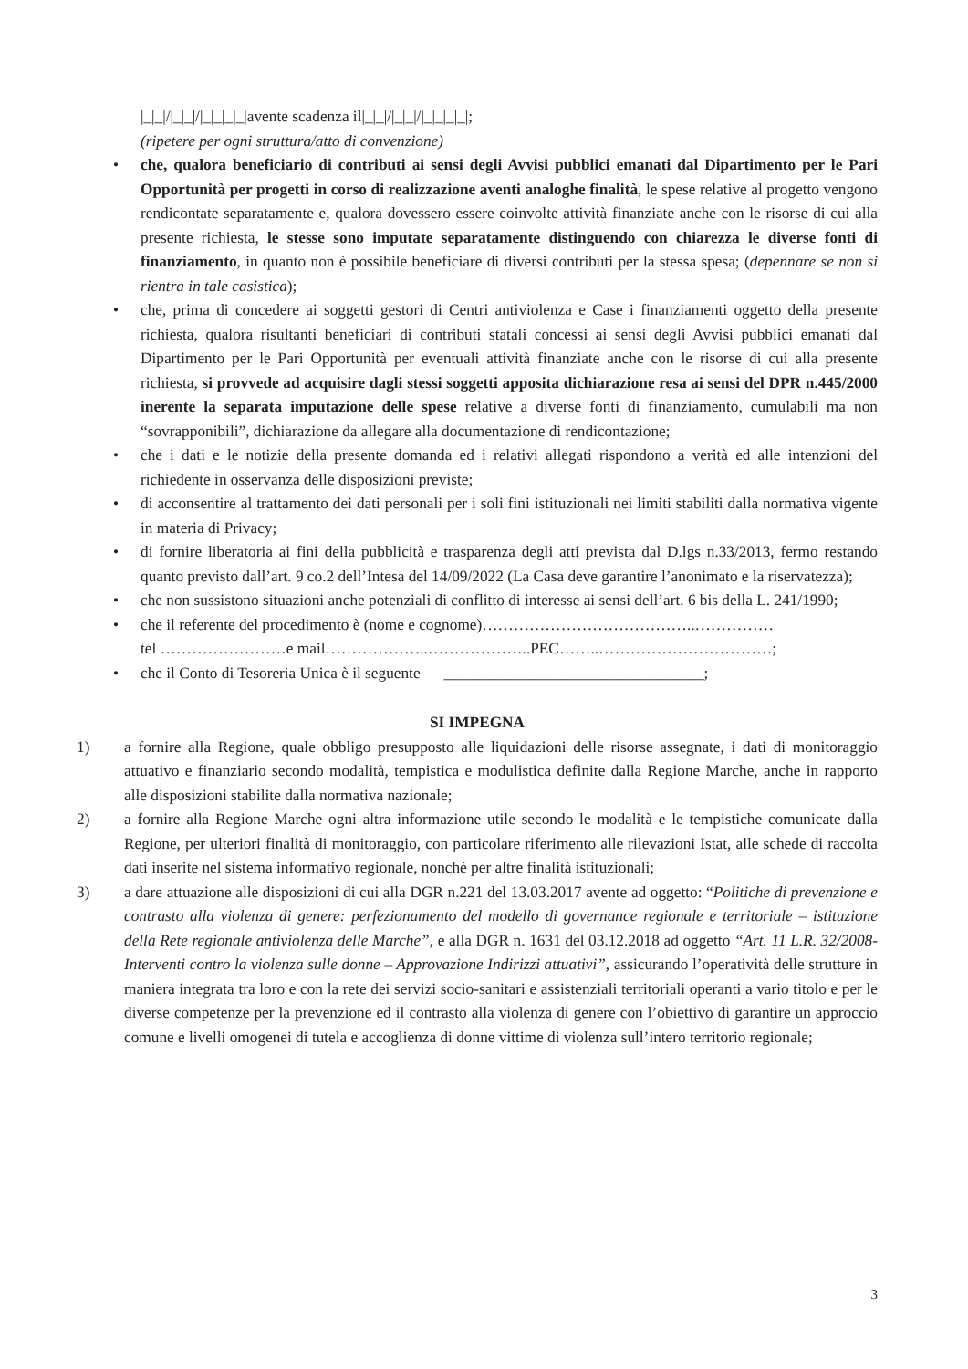|_|_|/|_|_|/|_|_|_|_|avente scadenza il|_|_|/|_|_|/|_|_|_|_|;
(ripetere per ogni struttura/atto di convenzione)
• che, qualora beneficiario di contributi ai sensi degli Avvisi pubblici emanati dal Dipartimento per le Pari Opportunità per progetti in corso di realizzazione aventi analoghe finalità, le spese relative al progetto vengono rendicontate separatamente e, qualora dovessero essere coinvolte attività finanziate anche con le risorse di cui alla presente richiesta, le stesse sono imputate separatamente distinguendo con chiarezza le diverse fonti di finanziamento, in quanto non è possibile beneficiare di diversi contributi per la stessa spesa; (depennare se non si rientra in tale casistica);
• che, prima di concedere ai soggetti gestori di Centri antiviolenza e Case i finanziamenti oggetto della presente richiesta, qualora risultanti beneficiari di contributi statali concessi ai sensi degli Avvisi pubblici emanati dal Dipartimento per le Pari Opportunità per eventuali attività finanziate anche con le risorse di cui alla presente richiesta, si provvede ad acquisire dagli stessi soggetti apposita dichiarazione resa ai sensi del DPR n.445/2000 inerente la separata imputazione delle spese relative a diverse fonti di finanziamento, cumulabili ma non “sovrapponibili”, dichiarazione da allegare alla documentazione di rendicontazione;
• che i dati e le notizie della presente domanda ed i relativi allegati rispondono a verità ed alle intenzioni del richiedente in osservanza delle disposizioni previste;
• di acconsentire al trattamento dei dati personali per i soli fini istituzionali nei limiti stabiliti dalla normativa vigente in materia di Privacy;
• di fornire liberatoria ai fini della pubblicità e trasparenza degli atti prevista dal D.lgs n.33/2013, fermo restando quanto previsto dall’art. 9 co.2 dell’Intesa del 14/09/2022 (La Casa deve garantire l’anonimato e la riservatezza);
• che non sussistono situazioni anche potenziali di conflitto di interesse ai sensi dell’art. 6 bis della L. 241/1990;
• che il referente del procedimento è (nome e cognome)…………………………………..……………
tel ……………………e mail………………..………………..PEC……..……………………………;
• che il Conto di Tesoreria Unica è il seguente _________________________________;
SI IMPEGNA
1) a fornire alla Regione, quale obbligo presupposto alle liquidazioni delle risorse assegnate, i dati di monitoraggio attuativo e finanziario secondo modalità, tempistica e modulistica definite dalla Regione Marche, anche in rapporto alle disposizioni stabilite dalla normativa nazionale;
2) a fornire alla Regione Marche ogni altra informazione utile secondo le modalità e le tempistiche comunicate dalla Regione, per ulteriori finalità di monitoraggio, con particolare riferimento alle rilevazioni Istat, alle schede di raccolta dati inserite nel sistema informativo regionale, nonché per altre finalità istituzionali;
3) a dare attuazione alle disposizioni di cui alla DGR n.221 del 13.03.2017 avente ad oggetto: “Politiche di prevenzione e contrasto alla violenza di genere: perfezionamento del modello di governance regionale e territoriale – istituzione della Rete regionale antiviolenza delle Marche”, e alla DGR n. 1631 del 03.12.2018 ad oggetto “Art. 11 L.R. 32/2008- Interventi contro la violenza sulle donne – Approvazione Indirizzi attuativi”, assicurando l’operatività delle strutture in maniera integrata tra loro e con la rete dei servizi socio-sanitari e assistenziali territoriali operanti a vario titolo e per le diverse competenze per la prevenzione ed il contrasto alla violenza di genere con l’obiettivo di garantire un approccio comune e livelli omogenei di tutela e accoglienza di donne vittime di violenza sull’intero territorio regionale;
3